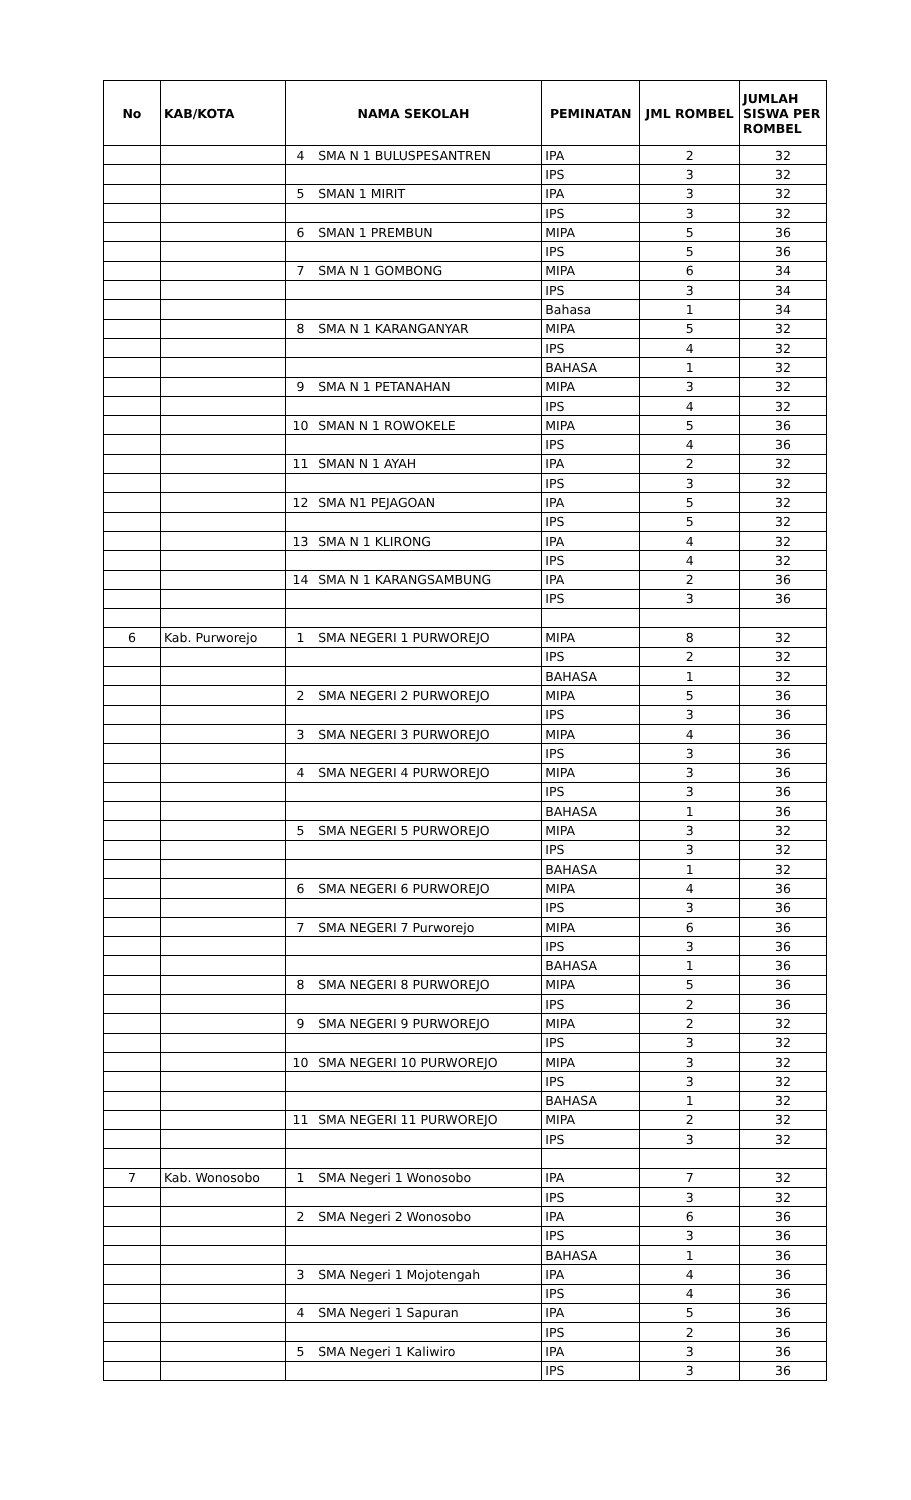| No | KAB/KOTA | NAMA SEKOLAH | | PEMINATAN | JML ROMBEL | JUMLAH SISWA PER ROMBEL |
| --- | --- | --- | --- | --- | --- | --- |
| | | 4 | SMA N 1 BULUSPESANTREN | IPA | 2 | 32 |
| | | | | IPS | 3 | 32 |
| | | 5 | SMAN 1 MIRIT | IPA | 3 | 32 |
| | | | | IPS | 3 | 32 |
| | | 6 | SMAN 1 PREMBUN | MIPA | 5 | 36 |
| | | | | IPS | 5 | 36 |
| | | 7 | SMA N 1 GOMBONG | MIPA | 6 | 34 |
| | | | | IPS | 3 | 34 |
| | | | | Bahasa | 1 | 34 |
| | | 8 | SMA N 1 KARANGANYAR | MIPA | 5 | 32 |
| | | | | IPS | 4 | 32 |
| | | | | BAHASA | 1 | 32 |
| | | 9 | SMA N 1 PETANAHAN | MIPA | 3 | 32 |
| | | | | IPS | 4 | 32 |
| | | 10 | SMAN N 1 ROWOKELE | MIPA | 5 | 36 |
| | | | | IPS | 4 | 36 |
| | | 11 | SMAN N 1 AYAH | IPA | 2 | 32 |
| | | | | IPS | 3 | 32 |
| | | 12 | SMA N1 PEJAGOAN | IPA | 5 | 32 |
| | | | | IPS | 5 | 32 |
| | | 13 | SMA N 1 KLIRONG | IPA | 4 | 32 |
| | | | | IPS | 4 | 32 |
| | | 14 | SMA N 1 KARANGSAMBUNG | IPA | 2 | 36 |
| | | | | IPS | 3 | 36 |
| 6 | Kab. Purworejo | 1 | SMA NEGERI 1 PURWOREJO | MIPA | 8 | 32 |
| | | | | IPS | 2 | 32 |
| | | | | BAHASA | 1 | 32 |
| | | 2 | SMA NEGERI 2 PURWOREJO | MIPA | 5 | 36 |
| | | | | IPS | 3 | 36 |
| | | 3 | SMA NEGERI 3 PURWOREJO | MIPA | 4 | 36 |
| | | | | IPS | 3 | 36 |
| | | 4 | SMA NEGERI 4 PURWOREJO | MIPA | 3 | 36 |
| | | | | IPS | 3 | 36 |
| | | | | BAHASA | 1 | 36 |
| | | 5 | SMA NEGERI 5 PURWOREJO | MIPA | 3 | 32 |
| | | | | IPS | 3 | 32 |
| | | | | BAHASA | 1 | 32 |
| | | 6 | SMA NEGERI 6 PURWOREJO | MIPA | 4 | 36 |
| | | | | IPS | 3 | 36 |
| | | 7 | SMA NEGERI 7 Purworejo | MIPA | 6 | 36 |
| | | | | IPS | 3 | 36 |
| | | | | BAHASA | 1 | 36 |
| | | 8 | SMA NEGERI 8 PURWOREJO | MIPA | 5 | 36 |
| | | | | IPS | 2 | 36 |
| | | 9 | SMA NEGERI 9 PURWOREJO | MIPA | 2 | 32 |
| | | | | IPS | 3 | 32 |
| | | 10 | SMA NEGERI 10 PURWOREJO | MIPA | 3 | 32 |
| | | | | IPS | 3 | 32 |
| | | | | BAHASA | 1 | 32 |
| | | 11 | SMA NEGERI 11 PURWOREJO | MIPA | 2 | 32 |
| | | | | IPS | 3 | 32 |
| 7 | Kab. Wonosobo | 1 | SMA Negeri 1 Wonosobo | IPA | 7 | 32 |
| | | | | IPS | 3 | 32 |
| | | 2 | SMA Negeri 2 Wonosobo | IPA | 6 | 36 |
| | | | | IPS | 3 | 36 |
| | | | | BAHASA | 1 | 36 |
| | | 3 | SMA Negeri 1 Mojotengah | IPA | 4 | 36 |
| | | | | IPS | 4 | 36 |
| | | 4 | SMA Negeri 1 Sapuran | IPA | 5 | 36 |
| | | | | IPS | 2 | 36 |
| | | 5 | SMA Negeri 1 Kaliwiro | IPA | 3 | 36 |
| | | | | IPS | 3 | 36 |